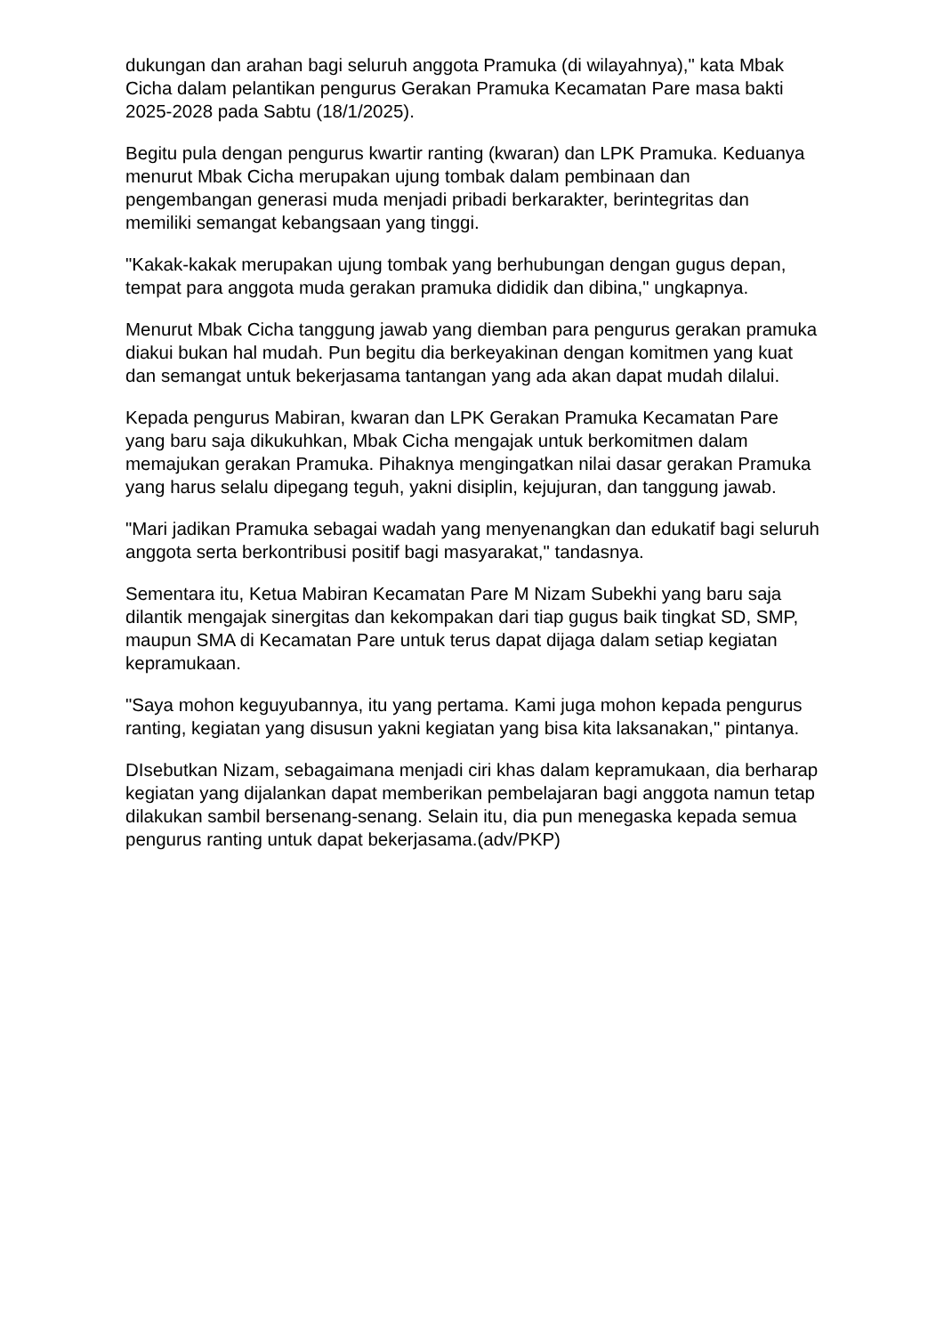dukungan dan arahan bagi seluruh anggota Pramuka (di wilayahnya)," kata Mbak Cicha dalam pelantikan pengurus Gerakan Pramuka Kecamatan Pare masa bakti 2025-2028 pada Sabtu (18/1/2025).
Begitu pula dengan pengurus kwartir ranting (kwaran) dan LPK Pramuka. Keduanya menurut Mbak Cicha merupakan ujung tombak dalam pembinaan dan pengembangan generasi muda menjadi pribadi berkarakter, berintegritas dan memiliki semangat kebangsaan yang tinggi.
"Kakak-kakak merupakan ujung tombak yang berhubungan dengan gugus depan, tempat para anggota muda gerakan pramuka dididik dan dibina," ungkapnya.
Menurut Mbak Cicha tanggung jawab yang diemban para pengurus gerakan pramuka diakui bukan hal mudah. Pun begitu dia berkeyakinan dengan komitmen yang kuat dan semangat untuk bekerjasama tantangan yang ada akan dapat mudah dilalui.
Kepada pengurus Mabiran, kwaran dan LPK Gerakan Pramuka Kecamatan Pare yang baru saja dikukuhkan, Mbak Cicha mengajak untuk berkomitmen dalam memajukan gerakan Pramuka. Pihaknya mengingatkan nilai dasar gerakan Pramuka yang harus selalu dipegang teguh, yakni disiplin, kejujuran, dan tanggung jawab.
"Mari jadikan Pramuka sebagai wadah yang menyenangkan dan edukatif bagi seluruh anggota serta berkontribusi positif bagi masyarakat," tandasnya.
Sementara itu, Ketua Mabiran Kecamatan Pare M Nizam Subekhi yang baru saja dilantik mengajak sinergitas dan kekompakan dari tiap gugus baik tingkat SD, SMP, maupun SMA di Kecamatan Pare untuk terus dapat dijaga dalam setiap kegiatan kepramukaan.
"Saya mohon keguyubannya, itu yang pertama. Kami juga mohon kepada pengurus ranting, kegiatan yang disusun yakni kegiatan yang bisa kita laksanakan," pintanya.
DIsebutkan Nizam, sebagaimana menjadi ciri khas dalam kepramukaan, dia berharap kegiatan yang dijalankan dapat memberikan pembelajaran bagi anggota namun tetap dilakukan sambil bersenang-senang. Selain itu, dia pun menegaska kepada semua pengurus ranting untuk dapat bekerjasama.(adv/PKP)